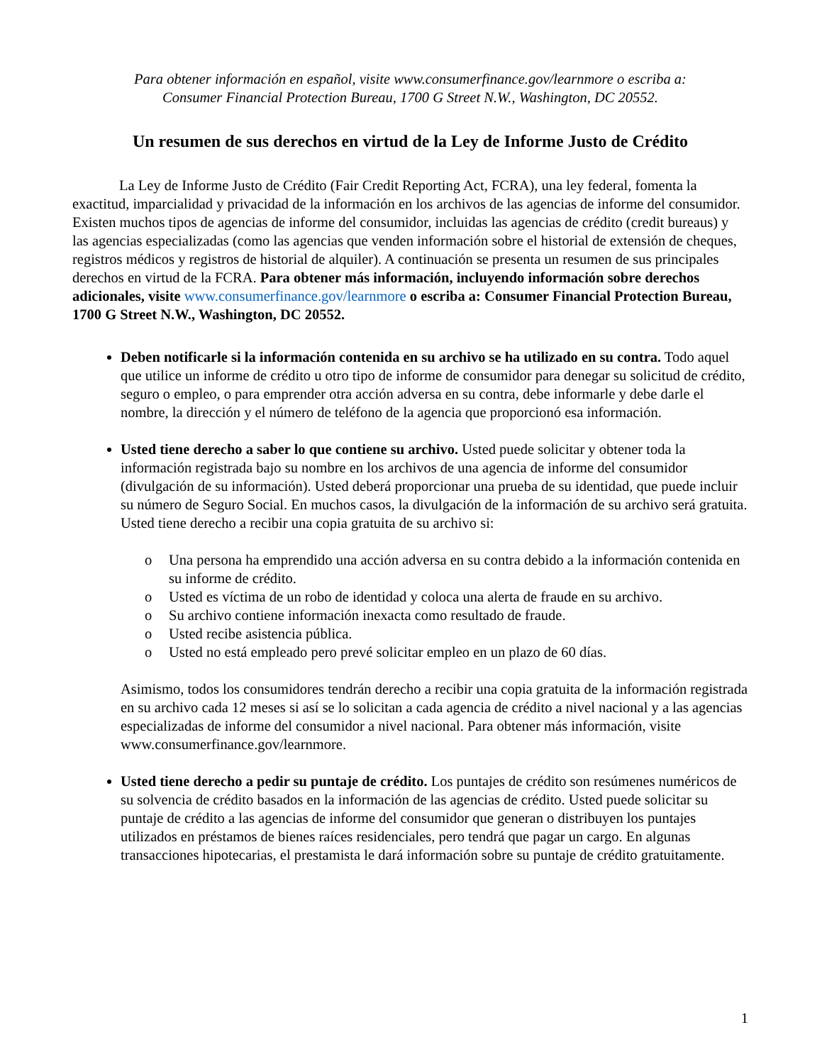Para obtener información en español, visite www.consumerfinance.gov/learnmore o escriba a:
Consumer Financial Protection Bureau, 1700 G Street N.W., Washington, DC 20552.
Un resumen de sus derechos en virtud de la Ley de Informe Justo de Crédito
La Ley de Informe Justo de Crédito (Fair Credit Reporting Act, FCRA), una ley federal, fomenta la exactitud, imparcialidad y privacidad de la información en los archivos de las agencias de informe del consumidor. Existen muchos tipos de agencias de informe del consumidor, incluidas las agencias de crédito (credit bureaus) y las agencias especializadas (como las agencias que venden información sobre el historial de extensión de cheques, registros médicos y registros de historial de alquiler). A continuación se presenta un resumen de sus principales derechos en virtud de la FCRA. Para obtener más información, incluyendo información sobre derechos adicionales, visite www.consumerfinance.gov/learnmore o escriba a: Consumer Financial Protection Bureau, 1700 G Street N.W., Washington, DC 20552.
Deben notificarle si la información contenida en su archivo se ha utilizado en su contra. Todo aquel que utilice un informe de crédito u otro tipo de informe de consumidor para denegar su solicitud de crédito, seguro o empleo, o para emprender otra acción adversa en su contra, debe informarle y debe darle el nombre, la dirección y el número de teléfono de la agencia que proporcionó esa información.
Usted tiene derecho a saber lo que contiene su archivo. Usted puede solicitar y obtener toda la información registrada bajo su nombre en los archivos de una agencia de informe del consumidor (divulgación de su información). Usted deberá proporcionar una prueba de su identidad, que puede incluir su número de Seguro Social. En muchos casos, la divulgación de la información de su archivo será gratuita. Usted tiene derecho a recibir una copia gratuita de su archivo si:
o Una persona ha emprendido una acción adversa en su contra debido a la información contenida en su informe de crédito.
o Usted es víctima de un robo de identidad y coloca una alerta de fraude en su archivo.
o Su archivo contiene información inexacta como resultado de fraude.
o Usted recibe asistencia pública.
o Usted no está empleado pero prevé solicitar empleo en un plazo de 60 días.
Asimismo, todos los consumidores tendrán derecho a recibir una copia gratuita de la información registrada en su archivo cada 12 meses si así se lo solicitan a cada agencia de crédito a nivel nacional y a las agencias especializadas de informe del consumidor a nivel nacional. Para obtener más información, visite www.consumerfinance.gov/learnmore.
Usted tiene derecho a pedir su puntaje de crédito. Los puntajes de crédito son resúmenes numéricos de su solvencia de crédito basados en la información de las agencias de crédito. Usted puede solicitar su puntaje de crédito a las agencias de informe del consumidor que generan o distribuyen los puntajes utilizados en préstamos de bienes raíces residenciales, pero tendrá que pagar un cargo. En algunas transacciones hipotecarias, el prestamista le dará información sobre su puntaje de crédito gratuitamente.
1